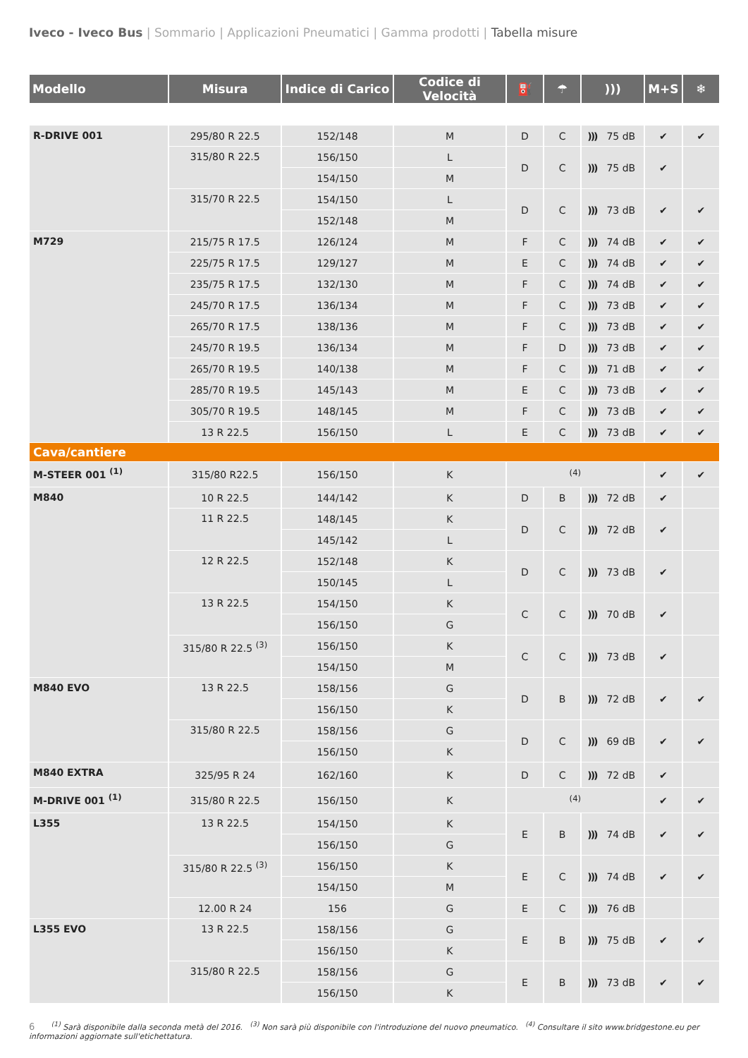Iveco - Iveco Bus | Sommario | Applicazioni Pneumatici | Gamma prodotti | Tabella misure
| Modello | Misura | Indice di Carico | Codice di Velocità | ⛽ | ☂ | ))) | M+S | ❄ |
| --- | --- | --- | --- | --- | --- | --- | --- | --- |
| R-DRIVE 001 | 295/80 R 22.5 | 152/148 | M | D | C | ))) 75 dB | ✔ | ✔ |
| | 315/80 R 22.5 | 156/150 | L | D | C | ))) 75 dB | ✔ | |
| | | 154/150 | M | | | | | |
| | 315/70 R 22.5 | 154/150 | L | D | C | ))) 73 dB | ✔ | ✔ |
| | | 152/148 | M | | | | | |
| M729 | 215/75 R 17.5 | 126/124 | M | F | C | ))) 74 dB | ✔ | ✔ |
| | 225/75 R 17.5 | 129/127 | M | E | C | ))) 74 dB | ✔ | ✔ |
| | 235/75 R 17.5 | 132/130 | M | F | C | ))) 74 dB | ✔ | ✔ |
| | 245/70 R 17.5 | 136/134 | M | F | C | ))) 73 dB | ✔ | ✔ |
| | 265/70 R 17.5 | 138/136 | M | F | C | ))) 73 dB | ✔ | ✔ |
| | 245/70 R 19.5 | 136/134 | M | F | D | ))) 73 dB | ✔ | ✔ |
| | 265/70 R 19.5 | 140/138 | M | F | C | ))) 71 dB | ✔ | ✔ |
| | 285/70 R 19.5 | 145/143 | M | E | C | ))) 73 dB | ✔ | ✔ |
| | 305/70 R 19.5 | 148/145 | M | F | C | ))) 73 dB | ✔ | ✔ |
| | 13 R 22.5 | 156/150 | L | E | C | ))) 73 dB | ✔ | ✔ |
| Cava/cantiere | | | | | | | | |
| M-STEER 001 <sup>(1)</sup> | 315/80 R22.5 | 156/150 | K | <sup>(4)</sup> | | | ✔ | ✔ |
| M840 | 10 R 22.5 | 144/142 | K | D | B | ))) 72 dB | ✔ | |
| | 11 R 22.5 | 148/145 | K | D | C | ))) 72 dB | ✔ | |
| | | 145/142 | L | | | | | |
| | 12 R 22.5 | 152/148 | K | D | C | ))) 73 dB | ✔ | |
| | | 150/145 | L | | | | | |
| | 13 R 22.5 | 154/150 | K | C | C | ))) 70 dB | ✔ | |
| | | 156/150 | G | | | | | |
| | 315/80 R 22.5 <sup>(3)</sup> | 156/150 | K | C | C | ))) 73 dB | ✔ | |
| | | 154/150 | M | | | | | |
| M840 EVO | 13 R 22.5 | 158/156 | G | D | B | ))) 72 dB | ✔ | ✔ |
| | | 156/150 | K | | | | | |
| | 315/80 R 22.5 | 158/156 | G | D | C | ))) 69 dB | ✔ | ✔ |
| | | 156/150 | K | | | | | |
| M840 EXTRA | 325/95 R 24 | 162/160 | K | D | C | ))) 72 dB | ✔ | |
| M-DRIVE 001 <sup>(1)</sup> | 315/80 R 22.5 | 156/150 | K | <sup>(4)</sup> | | | ✔ | ✔ |
| L355 | 13 R 22.5 | 154/150 | K | E | B | ))) 74 dB | ✔ | ✔ |
| | | 156/150 | G | | | | | |
| | 315/80 R 22.5 <sup>(3)</sup> | 156/150 | K | E | C | ))) 74 dB | ✔ | ✔ |
| | | 154/150 | M | | | | | |
| | 12.00 R 24 | 156 | G | E | C | ))) 76 dB | | |
| L355 EVO | 13 R 22.5 | 158/156 | G | E | B | ))) 75 dB | ✔ | ✔ |
| | | 156/150 | K | | | | | |
| | 315/80 R 22.5 | 158/156 | G | E | B | ))) 73 dB | ✔ | ✔ |
| | | 156/150 | K | | | | | |
6 <sup>(1)</sup> Sarà disponibile dalla seconda metà del 2016. <sup>(3)</sup> Non sarà più disponibile con l'introduzione del nuovo pneumatico. <sup>(4)</sup> Consultare il sito www.bridgestone.eu per informazioni aggiornate sull'etichettatura.